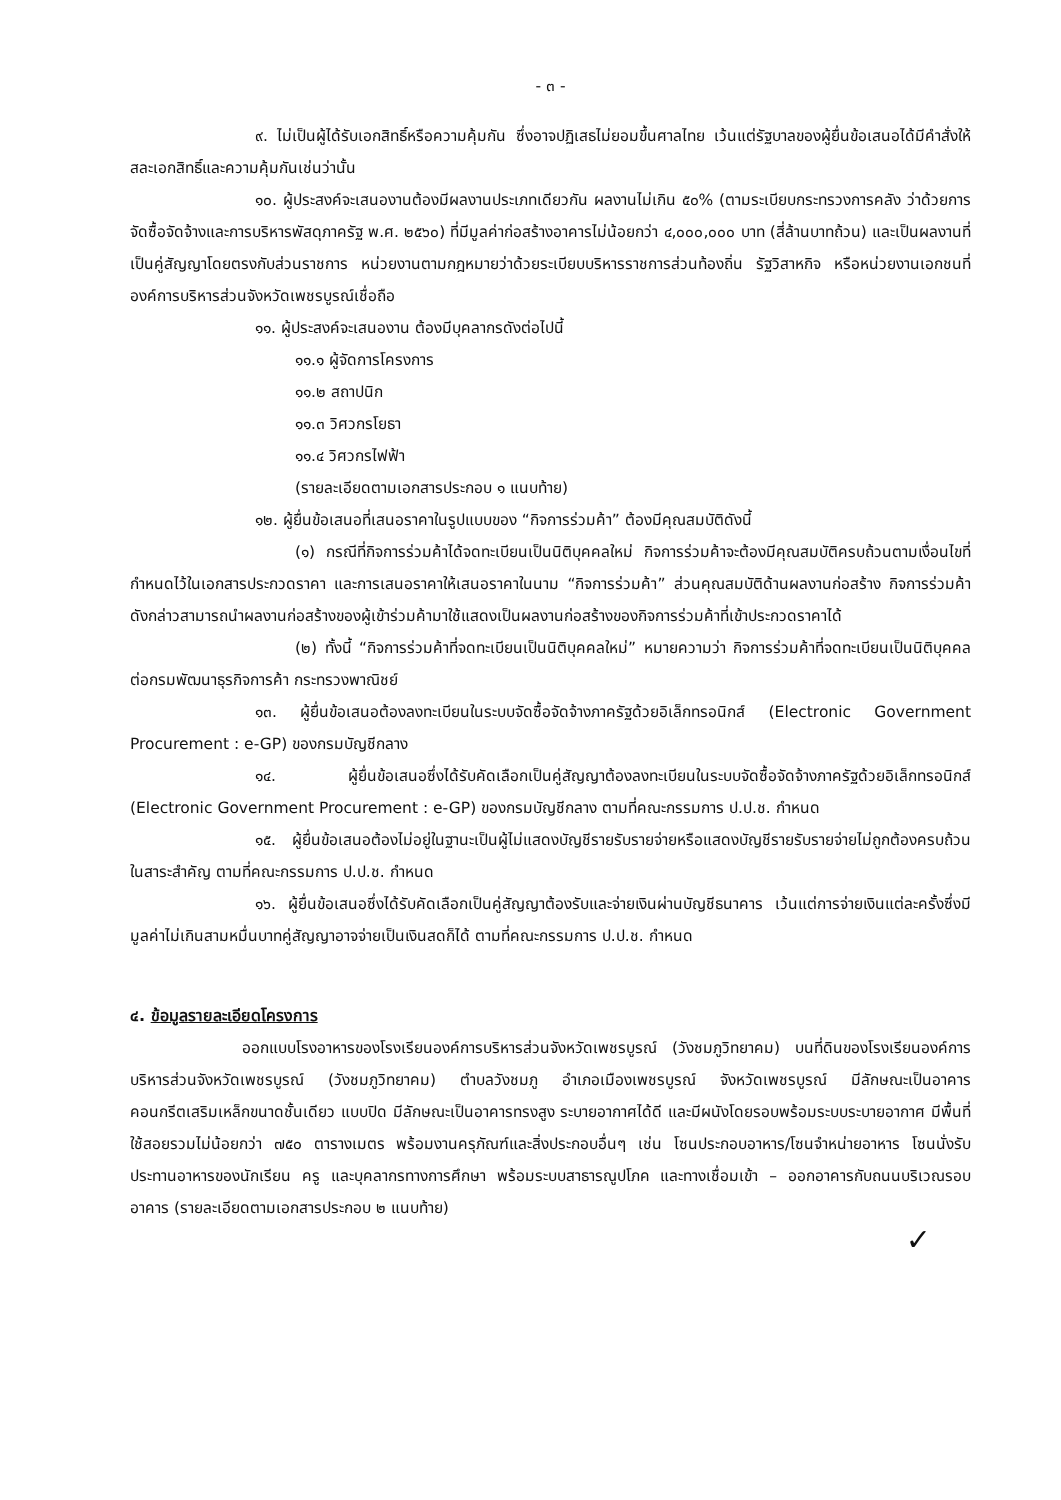- ๓ -
๙. ไม่เป็นผู้ได้รับเอกสิทธิ์หรือความคุ้มกัน ซึ่งอาจปฏิเสธไม่ยอมขึ้นศาลไทย เว้นแต่รัฐบาลของผู้ยื่นข้อเสนอได้มีคำสั่งให้สละเอกสิทธิ์และความคุ้มกันเช่นว่านั้น
๑๐. ผู้ประสงค์จะเสนองานต้องมีผลงานประเภทเดียวกัน ผลงานไม่เกิน ๕๐% (ตามระเบียบกระทรวงการคลัง ว่าด้วยการจัดซื้อจัดจ้างและการบริหารพัสดุภาครัฐ พ.ศ. ๒๕๖๐) ที่มีมูลค่าก่อสร้างอาคารไม่น้อยกว่า ๔,๐๐๐,๐๐๐ บาท (สี่ล้านบาทถ้วน) และเป็นผลงานที่เป็นคู่สัญญาโดยตรงกับส่วนราชการ หน่วยงานตามกฎหมายว่าด้วยระเบียบบริหารราชการส่วนท้องถิ่น รัฐวิสาหกิจ หรือหน่วยงานเอกชนที่องค์การบริหารส่วนจังหวัดเพชรบูรณ์เชื่อถือ
๑๑. ผู้ประสงค์จะเสนองาน ต้องมีบุคลากรดังต่อไปนี้
๑๑.๑ ผู้จัดการโครงการ
๑๑.๒ สถาปนิก
๑๑.๓ วิศวกรโยธา
๑๑.๔ วิศวกรไฟฟ้า
(รายละเอียดตามเอกสารประกอบ ๑ แนบท้าย)
๑๒. ผู้ยื่นข้อเสนอที่เสนอราคาในรูปแบบของ “กิจการร่วมค้า” ต้องมีคุณสมบัติดังนี้
(๑) กรณีที่กิจการร่วมค้าได้จดทะเบียนเป็นนิติบุคคลใหม่ กิจการร่วมค้าจะต้องมีคุณสมบัติครบถ้วนตามเงื่อนไขที่กำหนดไว้ในเอกสารประกวดราคา และการเสนอราคาให้เสนอราคาในนาม “กิจการร่วมค้า” ส่วนคุณสมบัติด้านผลงานก่อสร้าง กิจการร่วมค้าดังกล่าวสามารถนำผลงานก่อสร้างของผู้เข้าร่วมค้ามาใช้แสดงเป็นผลงานก่อสร้างของกิจการร่วมค้าที่เข้าประกวดราคาได้
(๒) ทั้งนี้ “กิจการร่วมค้าที่จดทะเบียนเป็นนิติบุคคลใหม่” หมายความว่า กิจการร่วมค้าที่จดทะเบียนเป็นนิติบุคคลต่อกรมพัฒนาธุรกิจการค้า กระทรวงพาณิชย์
๑๓. ผู้ยื่นข้อเสนอต้องลงทะเบียนในระบบจัดซื้อจัดจ้างภาครัฐด้วยอิเล็กทรอนิกส์ (Electronic Government Procurement : e-GP) ของกรมบัญชีกลาง
๑๔. ผู้ยื่นข้อเสนอซึ่งได้รับคัดเลือกเป็นคู่สัญญาต้องลงทะเบียนในระบบจัดซื้อจัดจ้างภาครัฐด้วยอิเล็กทรอนิกส์ (Electronic Government Procurement : e-GP) ของกรมบัญชีกลาง ตามที่คณะกรรมการ ป.ป.ช. กำหนด
๑๕. ผู้ยื่นข้อเสนอต้องไม่อยู่ในฐานะเป็นผู้ไม่แสดงบัญชีรายรับรายจ่ายหรือแสดงบัญชีรายรับรายจ่ายไม่ถูกต้องครบถ้วนในสาระสำคัญ ตามที่คณะกรรมการ ป.ป.ช. กำหนด
๑๖. ผู้ยื่นข้อเสนอซึ่งได้รับคัดเลือกเป็นคู่สัญญาต้องรับและจ่ายเงินผ่านบัญชีธนาคาร เว้นแต่การจ่ายเงินแต่ละครั้งซึ่งมีมูลค่าไม่เกินสามหมื่นบาทคู่สัญญาอาจจ่ายเป็นเงินสดก็ได้ ตามที่คณะกรรมการ ป.ป.ช. กำหนด
๔. ข้อมูลรายละเอียดโครงการ
ออกแบบโรงอาหารของโรงเรียนองค์การบริหารส่วนจังหวัดเพชรบูรณ์ (วังชมภูวิทยาคม) บนที่ดินของโรงเรียนองค์การบริหารส่วนจังหวัดเพชรบูรณ์ (วังชมภูวิทยาคม) ตำบลวังชมภู อำเภอเมืองเพชรบูรณ์ จังหวัดเพชรบูรณ์ มีลักษณะเป็นอาคารคอนกรีตเสริมเหล็กขนาดชั้นเดียว แบบปิด มีลักษณะเป็นอาคารทรงสูง ระบายอากาศได้ดี และมีผนังโดยรอบพร้อมระบบระบายอากาศ มีพื้นที่ใช้สอยรวมไม่น้อยกว่า ๗๕๐ ตารางเมตร พร้อมงานครุภัณฑ์และสิ่งประกอบอื่นๆ เช่น โซนประกอบอาหาร/โซนจำหน่ายอาหาร โซนนั่งรับประทานอาหารของนักเรียน ครู และบุคลากรทางการศึกษา พร้อมระบบสาธารณูปโภค และทางเชื่อมเข้า – ออกอาคารกับถนนบริเวณรอบอาคาร (รายละเอียดตามเอกสารประกอบ ๒ แนบท้าย)
✓